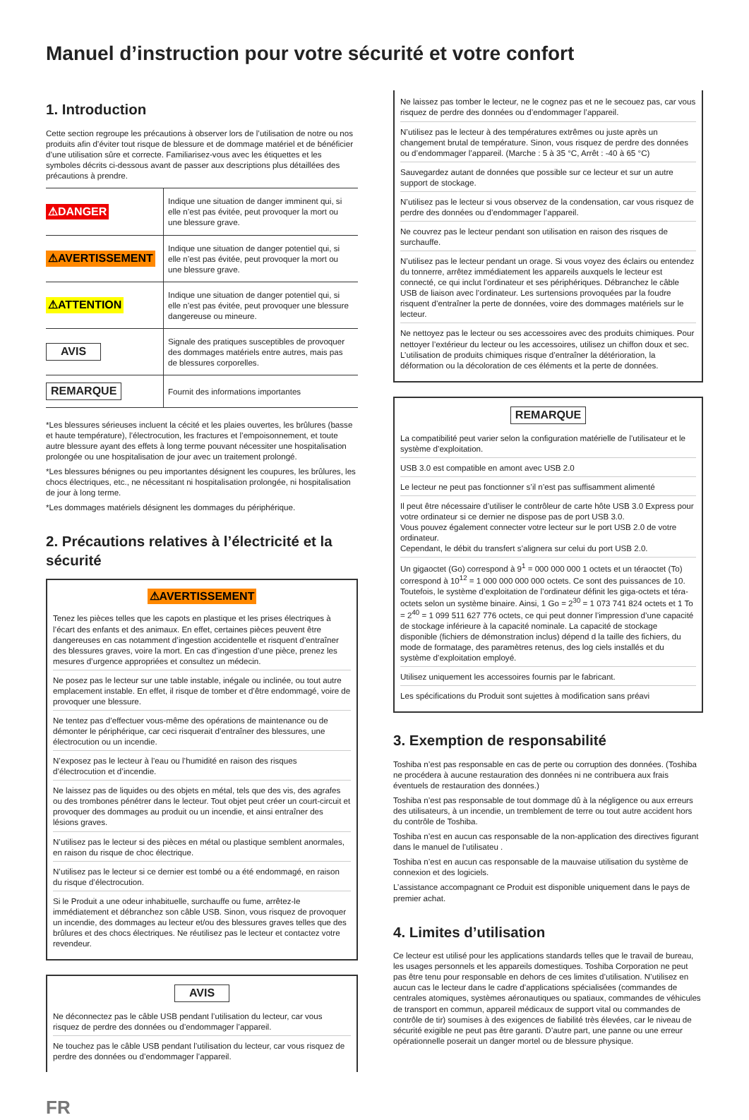Manuel d’instruction pour votre sécurité et votre confort
1. Introduction
Cette section regroupe les précautions à observer lors de l’utilisation de notre ou nos produits afin d’éviter tout risque de blessure et de dommage matériel et de bénéficier d’une utilisation sûre et correcte. Familiarisez-vous avec les étiquettes et les symboles décrits ci-dessous avant de passer aux descriptions plus détaillées des précautions à prendre.
| ⚠DANGER | Indique une situation de danger imminent qui, si elle n’est pas évitée, peut provoquer la mort ou une blessure grave. |
| ⚠AVERTISSEMENT | Indique une situation de danger potentiel qui, si elle n’est pas évitée, peut provoquer la mort ou une blessure grave. |
| ⚠ATTENTION | Indique une situation de danger potentiel qui, si elle n’est pas évitée, peut provoquer une blessure dangereuse ou mineure. |
| AVIS | Signale des pratiques susceptibles de provoquer des dommages matériels entre autres, mais pas de blessures corporelles. |
| REMARQUE | Fournit des informations importantes |
*Les blessures sérieuses incluent la cécité et les plaies ouvertes, les brûlures (basse et haute température), l’électrocution, les fractures et l’empoisonnement, et toute autre blessure ayant des effets à long terme pouvant nécessiter une hospitalisation prolongée ou une hospitalisation de jour avec un traitement prolongé.
*Les blessures bénignes ou peu importantes désignent les coupures, les brûlures, les chocs électriques, etc., ne nécessitant ni hospitalisation prolongée, ni hospitalisation de jour à long terme.
*Les dommages matériels désignent les dommages du périphérique.
2. Précautions relatives à l’électricité et la sécurité
⚠AVERTISSEMENT
Tenez les pièces telles que les capots en plastique et les prises électriques à l’écart des enfants et des animaux. En effet, certaines pièces peuvent être dangereuses en cas notamment d’ingestion accidentelle et risquent d’entraîner des blessures graves, voire la mort. En cas d’ingestion d’une pièce, prenez les mesures d’urgence appropriées et consultez un médecin.
Ne posez pas le lecteur sur une table instable, inégale ou inclinée, ou tout autre emplacement instable. En effet, il risque de tomber et d’être endommagé, voire de provoquer une blessure.
Ne tentez pas d’effectuer vous-même des opérations de maintenance ou de démonter le périphérique, car ceci risquerait d’entraîner des blessures, une électrocution ou un incendie.
N’exposez pas le lecteur à l’eau ou l’humidité en raison des risques d’électrocution et d’incendie.
Ne laissez pas de liquides ou des objets en métal, tels que des vis, des agrafes ou des trombones pénétrer dans le lecteur. Tout objet peut créer un court-circuit et provoquer des dommages au produit ou un incendie, et ainsi entraîner des lésions graves.
N’utilisez pas le lecteur si des pièces en métal ou plastique semblent anormales, en raison du risque de choc électrique.
N’utilisez pas le lecteur si ce dernier est tombé ou a été endommagé, en raison du risque d’électrocution.
Si le Produit a une odeur inhabituelle, surchauffe ou fume, arrêtez-le immédiatement et débranchez son câble USB. Sinon, vous risquez de provoquer un incendie, des dommages au lecteur et/ou des blessures graves telles que des brûlures et des chocs électriques. Ne réutilisez pas le lecteur et contactez votre revendeur.
AVIS
Ne déconnectez pas le câble USB pendant l’utilisation du lecteur, car vous risquez de perdre des données ou d’endommager l’appareil.
Ne touchez pas le câble USB pendant l’utilisation du lecteur, car vous risquez de perdre des données ou d’endommager l’appareil.
FR
Ne laissez pas tomber le lecteur, ne le cognez pas et ne le secouez pas, car vous risquez de perdre des données ou d’endommager l’appareil.
N’utilisez pas le lecteur à des températures extrêmes ou juste après un changement brutal de température. Sinon, vous risquez de perdre des données ou d’endommager l’appareil. (Marche : 5 à 35 °C, Arrêt : -40 à 65 °C)
Sauvegardez autant de données que possible sur ce lecteur et sur un autre support de stockage.
N’utilisez pas le lecteur si vous observez de la condensation, car vous risquez de perdre des données ou d’endommager l’appareil.
Ne couvrez pas le lecteur pendant son utilisation en raison des risques de surchauffe.
N’utilisez pas le lecteur pendant un orage. Si vous voyez des éclairs ou entendez du tonnerre, arrêtez immédiatement les appareils auxquels le lecteur est connecté, ce qui inclut l’ordinateur et ses périphériques. Débranchez le câble USB de liaison avec l’ordinateur. Les surtensions provoquées par la foudre risquent d’entraîner la perte de données, voire des dommages matériels sur le lecteur.
Ne nettoyez pas le lecteur ou ses accessoires avec des produits chimiques. Pour nettoyer l’extérieur du lecteur ou les accessoires, utilisez un chiffon doux et sec. L’utilisation de produits chimiques risque d’entraîner la détérioration, la déformation ou la décoloration de ces éléments et la perte de données.
REMARQUE
La compatibilité peut varier selon la configuration matérielle de l’utilisateur et le système d’exploitation.
USB 3.0 est compatible en amont avec USB 2.0
Le lecteur ne peut pas fonctionner s’il n’est pas suffisamment alimenté
Il peut être nécessaire d’utiliser le contrôleur de carte hôte USB 3.0 Express pour votre ordinateur si ce dernier ne dispose pas de port USB 3.0.
Vous pouvez également connecter votre lecteur sur le port USB 2.0 de votre ordinateur.
Cependant, le débit du transfert s’alignera sur celui du port USB 2.0.
Un gigaoctet (Go) correspond à 9<sup>1</sup> = 000 000 000 1 octets et un téraoctet (To) correspond à 10<sup>12</sup> = 1 000 000 000 000 octets. Ce sont des puissances de 10. Toutefois, le système d’exploitation de l’ordinateur définit les giga-octets et téra-octets selon un système binaire. Ainsi, 1 Go = 2<sup>30</sup> = 1 073 741 824 octets et 1 To = 2<sup>40</sup> = 1 099 511 627 776 octets, ce qui peut donner l’impression d’une capacité de stockage inférieure à la capacité nominale. La capacité de stockage disponible (fichiers de démonstration inclus) dépend d la taille des fichiers, du mode de formatage, des paramètres retenus, des log ciels installés et du système d’exploitation employé.
Utilisez uniquement les accessoires fournis par le fabricant.
Les spécifications du Produit sont sujettes à modification sans préavi
3. Exemption de responsabilité
Toshiba n’est pas responsable en cas de perte ou corruption des données. (Toshiba ne procédera à aucune restauration des données ni ne contribuera aux frais éventuels de restauration des données.)
Toshiba n’est pas responsable de tout dommage dû à la négligence ou aux erreurs des utilisateurs, à un incendie, un tremblement de terre ou tout autre accident hors du contrôle de Toshiba.
Toshiba n’est en aucun cas responsable de la non-application des directives figurant dans le manuel de l’utilisateu .
Toshiba n’est en aucun cas responsable de la mauvaise utilisation du système de connexion et des logiciels.
L’assistance accompagnant ce Produit est disponible uniquement dans le pays de premier achat.
4. Limites d’utilisation
Ce lecteur est utilisé pour les applications standards telles que le travail de bureau, les usages personnels et les appareils domestiques. Toshiba Corporation ne peut pas être tenu pour responsable en dehors de ces limites d’utilisation. N’utilisez en aucun cas le lecteur dans le cadre d’applications spécialisées (commandes de centrales atomiques, systèmes aéronautiques ou spatiaux, commandes de véhicules de transport en commun, appareil médicaux de support vital ou commandes de contrôle de tir) soumises à des exigences de fiabilité très élevées, car le niveau de sécurité exigible ne peut pas être garanti. D’autre part, une panne ou une erreur opérationnelle poserait un danger mortel ou de blessure physique.